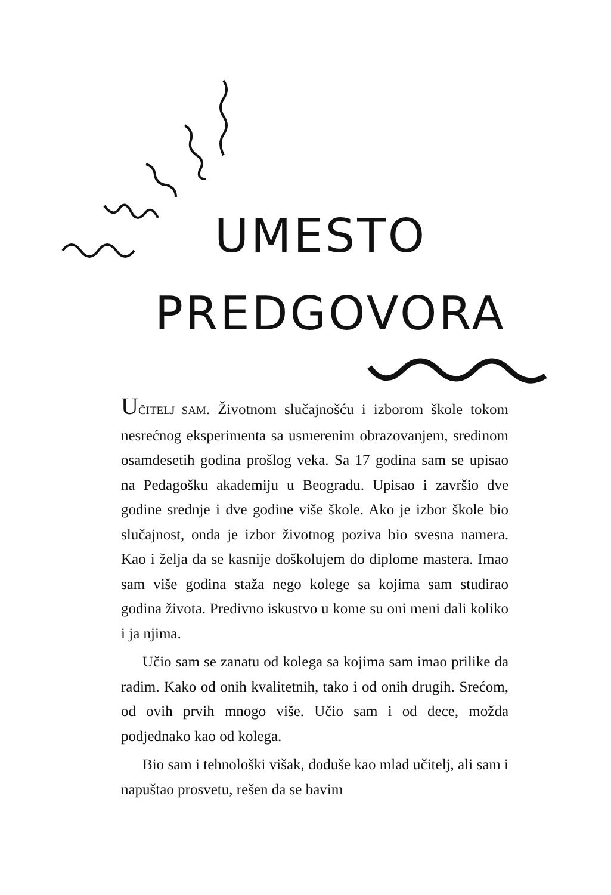UMESTO
PREDGOVORA
UČITELJ SAM. Životnom slučajnošću i izborom škole tokom nesrećnog eksperimenta sa usmerenim obrazovanjem, sredinom osamdesetih godina prošlog veka. Sa 17 godina sam se upisao na Pedagošku akademiju u Beogradu. Upisao i završio dve godine srednje i dve godine više škole. Ako je izbor škole bio slučajnost, onda je izbor životnog poziva bio svesna namera. Kao i želja da se kasnije doškolujem do diplome mastera. Imao sam više godina staža nego kolege sa kojima sam studirao godina života. Predivno iskustvo u kome su oni meni dali koliko i ja njima.
Učio sam se zanatu od kolega sa kojima sam imao prilike da radim. Kako od onih kvalitetnih, tako i od onih drugih. Srećom, od ovih prvih mnogo više. Učio sam i od dece, možda podjednako kao od kolega.
Bio sam i tehnološki višak, doduše kao mlad učitelj, ali sam i napuštao prosvetu, rešen da se bavim